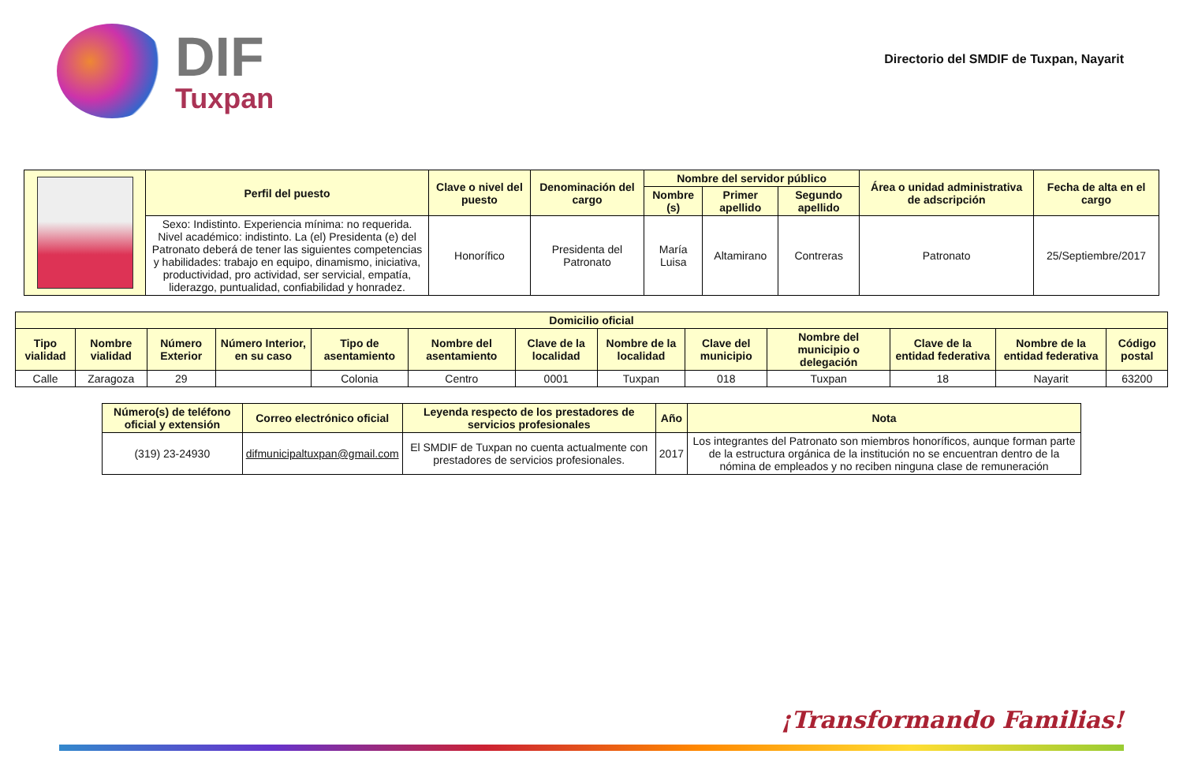DIF
Tuxpan
Directorio del SMDIF de Tuxpan, Nayarit
| | Perfil del puesto | Clave o nivel del puesto | Denominación del cargo | Nombre del servidor público | | | Área o unidad administrativa de adscripción | Fecha de alta en el cargo |
| --- | --- | --- | --- | --- | --- | --- | --- | --- |
| | | | | Nombre (s) | Primer apellido | Segundo apellido | | |
| | Sexo: Indistinto. Experiencia mínima: no requerida. Nivel académico: indistinto. La (el) Presidenta (e) del Patronato deberá de tener las siguientes competencias y habilidades: trabajo en equipo, dinamismo, iniciativa, productividad, pro actividad, ser servicial, empatía, liderazgo, puntualidad, confiabilidad y honradez. | Honorífico | Presidenta del Patronato | María Luisa | Altamirano | Contreras | Patronato | 25/Septiembre/2017 |
| Domicilio oficial | | | | | | | | | | | | |
| --- | --- | --- | --- | --- | --- | --- | --- | --- | --- | --- | --- | --- |
| Tipo vialidad | Nombre vialidad | Número Exterior | Número Interior, en su caso | Tipo de asentamiento | Nombre del asentamiento | Clave de la localidad | Nombre de la localidad | Clave del municipio | Nombre del municipio o delegación | Clave de la entidad federativa | Nombre de la entidad federativa | Código postal |
| Calle | Zaragoza | 29 | | Colonia | Centro | 0001 | Tuxpan | 018 | Tuxpan | 18 | Nayarit | 63200 |
| Número(s) de teléfono oficial y extensión | Correo electrónico oficial | Leyenda respecto de los prestadores de servicios profesionales | Año | Nota |
| --- | --- | --- | --- | --- |
| (319) 23-24930 | difmunicipaltuxpan@gmail.com | El SMDIF de Tuxpan no cuenta actualmente con prestadores de servicios profesionales. | 2017 | Los integrantes del Patronato son miembros honoríficos, aunque forman parte de la estructura orgánica de la institución no se encuentran dentro de la nómina de empleados y no reciben ninguna clase de remuneración |
¡Transformando Familias!